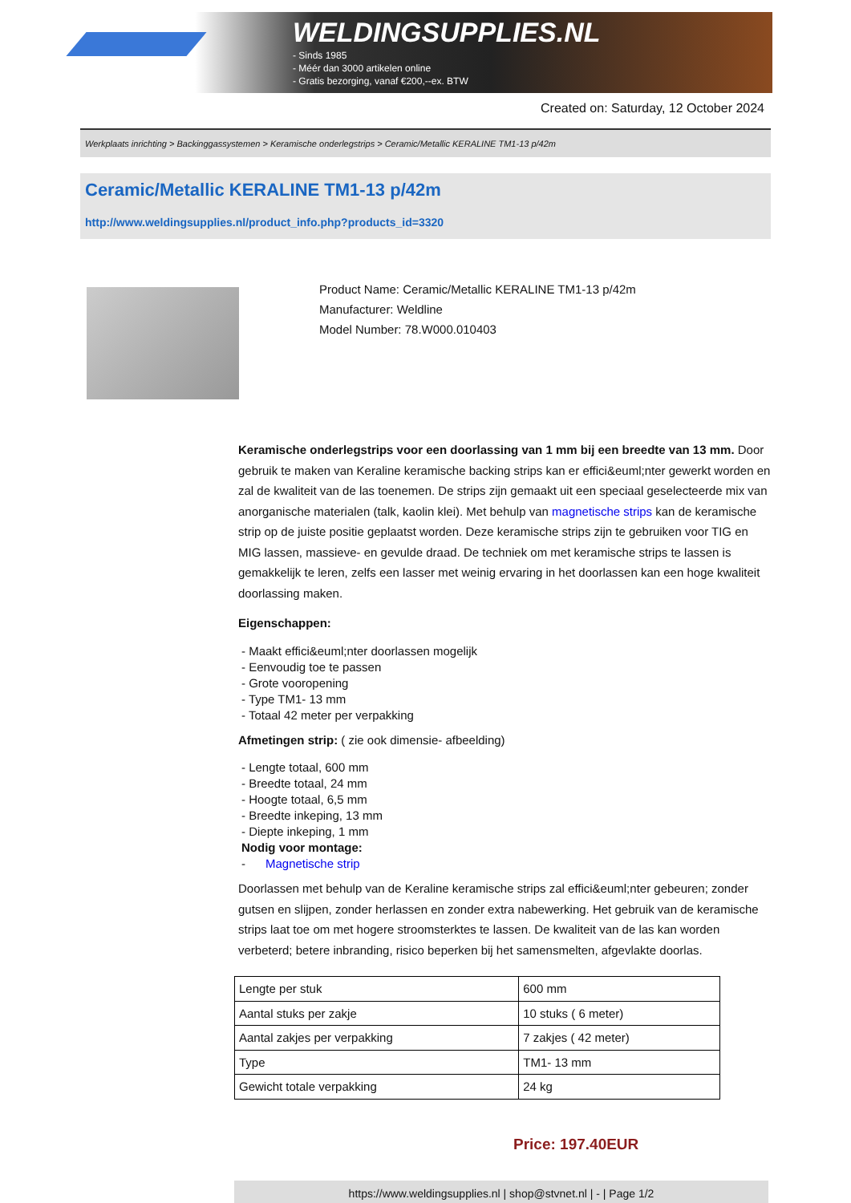WELDINGSUPPLIES.NL
- Sinds 1985
- Méér dan 3000 artikelen online
- Gratis bezorging, vanaf €200,--ex. BTW
Created on: Saturday, 12 October 2024
Werkplaats inrichting > Backinggassystemen > Keramische onderlegstrips > Ceramic/Metallic KERALINE TM1-13 p/42m
Ceramic/Metallic KERALINE TM1-13 p/42m
http://www.weldingsupplies.nl/product_info.php?products_id=3320
Product Name: Ceramic/Metallic KERALINE TM1-13 p/42m
Manufacturer: Weldline
Model Number: 78.W000.010403
Keramische onderlegstrips voor een doorlassing van 1 mm bij een breedte van 13 mm. Door gebruik te maken van Keraline keramische backing strips kan er effici&euml;nter gewerkt worden en zal de kwaliteit van de las toenemen. De strips zijn gemaakt uit een speciaal geselecteerde mix van anorganische materialen (talk, kaolin klei). Met behulp van magnetische strips kan de keramische strip op de juiste positie geplaatst worden. Deze keramische strips zijn te gebruiken voor TIG en MIG lassen, massieve- en gevulde draad. De techniek om met keramische strips te lassen is gemakkelijk te leren, zelfs een lasser met weinig ervaring in het doorlassen kan een hoge kwaliteit doorlassing maken.
Eigenschappen:
- Maakt effici&euml;nter doorlassen mogelijk
- Eenvoudig toe te passen
- Grote vooropening
- Type TM1- 13 mm
- Totaal 42 meter per verpakking
Afmetingen strip: ( zie ook dimensie- afbeelding)
- Lengte totaal, 600 mm
- Breedte totaal, 24 mm
- Hoogte totaal, 6,5 mm
- Breedte inkeping, 13 mm
- Diepte inkeping, 1 mm
Nodig voor montage:
- Magnetische strip
Doorlassen met behulp van de Keraline keramische strips zal effici&euml;nter gebeuren; zonder gutsen en slijpen, zonder herlassen en zonder extra nabewerking. Het gebruik van de keramische strips laat toe om met hogere stroomsterktes te lassen. De kwaliteit van de las kan worden verbeterd; betere inbranding, risico beperken bij het samensmelten, afgevlakte doorlas.
| Lengte per stuk | 600 mm |
| Aantal stuks per zakje | 10 stuks ( 6 meter) |
| Aantal zakjes per verpakking | 7 zakjes ( 42 meter) |
| Type | TM1- 13 mm |
| Gewicht totale verpakking | 24 kg |
Price: 197.40EUR
https://www.weldingsupplies.nl | shop@stvnet.nl | - | Page 1/2